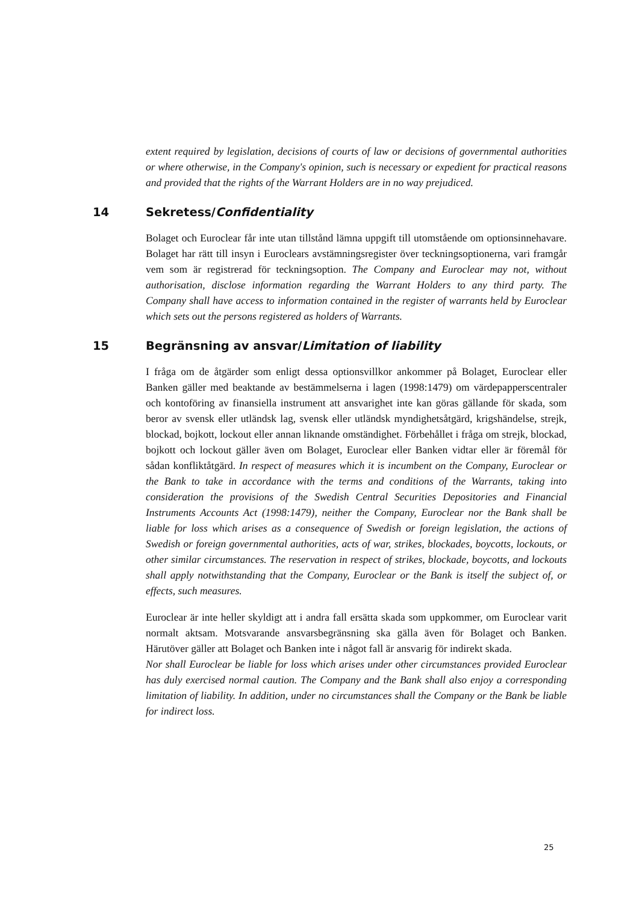extent required by legislation, decisions of courts of law or decisions of governmental authorities or where otherwise, in the Company's opinion, such is necessary or expedient for practical reasons and provided that the rights of the Warrant Holders are in no way prejudiced.
14 Sekretess/Confidentiality
Bolaget och Euroclear får inte utan tillstånd lämna uppgift till utomstående om optionsinnehavare. Bolaget har rätt till insyn i Euroclears avstämningsregister över teckningsoptionerna, vari framgår vem som är registrerad för teckningsoption. The Company and Euroclear may not, without authorisation, disclose information regarding the Warrant Holders to any third party. The Company shall have access to information contained in the register of warrants held by Euroclear which sets out the persons registered as holders of Warrants.
15 Begränsning av ansvar/Limitation of liability
I fråga om de åtgärder som enligt dessa optionsvillkor ankommer på Bolaget, Euroclear eller Banken gäller med beaktande av bestämmelserna i lagen (1998:1479) om värdepapperscentraler och kontoföring av finansiella instrument att ansvarighet inte kan göras gällande för skada, som beror av svensk eller utländsk lag, svensk eller utländsk myndighetsåtgärd, krigshändelse, strejk, blockad, bojkott, lockout eller annan liknande omständighet. Förbehållet i fråga om strejk, blockad, bojkott och lockout gäller även om Bolaget, Euroclear eller Banken vidtar eller är föremål för sådan konfliktåtgärd. In respect of measures which it is incumbent on the Company, Euroclear or the Bank to take in accordance with the terms and conditions of the Warrants, taking into consideration the provisions of the Swedish Central Securities Depositories and Financial Instruments Accounts Act (1998:1479), neither the Company, Euroclear nor the Bank shall be liable for loss which arises as a consequence of Swedish or foreign legislation, the actions of Swedish or foreign governmental authorities, acts of war, strikes, blockades, boycotts, lockouts, or other similar circumstances. The reservation in respect of strikes, blockade, boycotts, and lockouts shall apply notwithstanding that the Company, Euroclear or the Bank is itself the subject of, or effects, such measures.
Euroclear är inte heller skyldigt att i andra fall ersätta skada som uppkommer, om Euroclear varit normalt aktsam. Motsvarande ansvarsbegränsning ska gälla även för Bolaget och Banken. Härutöver gäller att Bolaget och Banken inte i något fall är ansvarig för indirekt skada.
Nor shall Euroclear be liable for loss which arises under other circumstances provided Euroclear has duly exercised normal caution. The Company and the Bank shall also enjoy a corresponding limitation of liability. In addition, under no circumstances shall the Company or the Bank be liable for indirect loss.
25